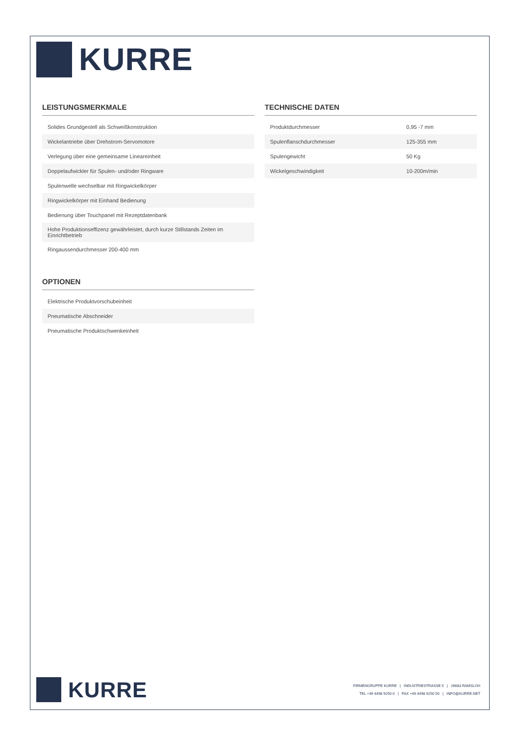KURRE
LEISTUNGSMERKMALE
| Solides Grundgestell als Schweißkonstruktion |
| Wickelantriebe über Drehstrom-Servomotore |
| Verlegung über eine gemeinsame Lineareinheit |
| Doppelaufwickler für Spulen- und/oder Ringware |
| Spulenwelle wechselbar mit Ringwickelkörper |
| Ringwickelkörper mit Einhand Bedienung |
| Bedienung über Touchpanel mit Rezeptdatenbank |
| Hohe Produktionseffizenz gewährleistet, durch kurze Stillstands Zeiten im Einrichtbetrieb |
| Ringaussendurchmesser 200-400 mm |
OPTIONEN
| Elektrische Produktvorschubeinheit |
| Pneumatische Abschneider |
| Pneumatische Produktschwenkeinheit |
TECHNISCHE DATEN
| Produktdurchmesser | 0,95 -7 mm |
| Spulenflanschdurchmesser | 125-355 mm |
| Spulengewicht | 50 Kg |
| Wickelgeschwindigkeit | 10-200m/min |
KURRE
FIRMENGRUPPE KURRE | INDUSTRIESTRASSE 5 | 26683 RAMSLOH
TEL +49 4498 9250 0 | FAX +49 4498 9250 50 | INFO@KURRE.NET